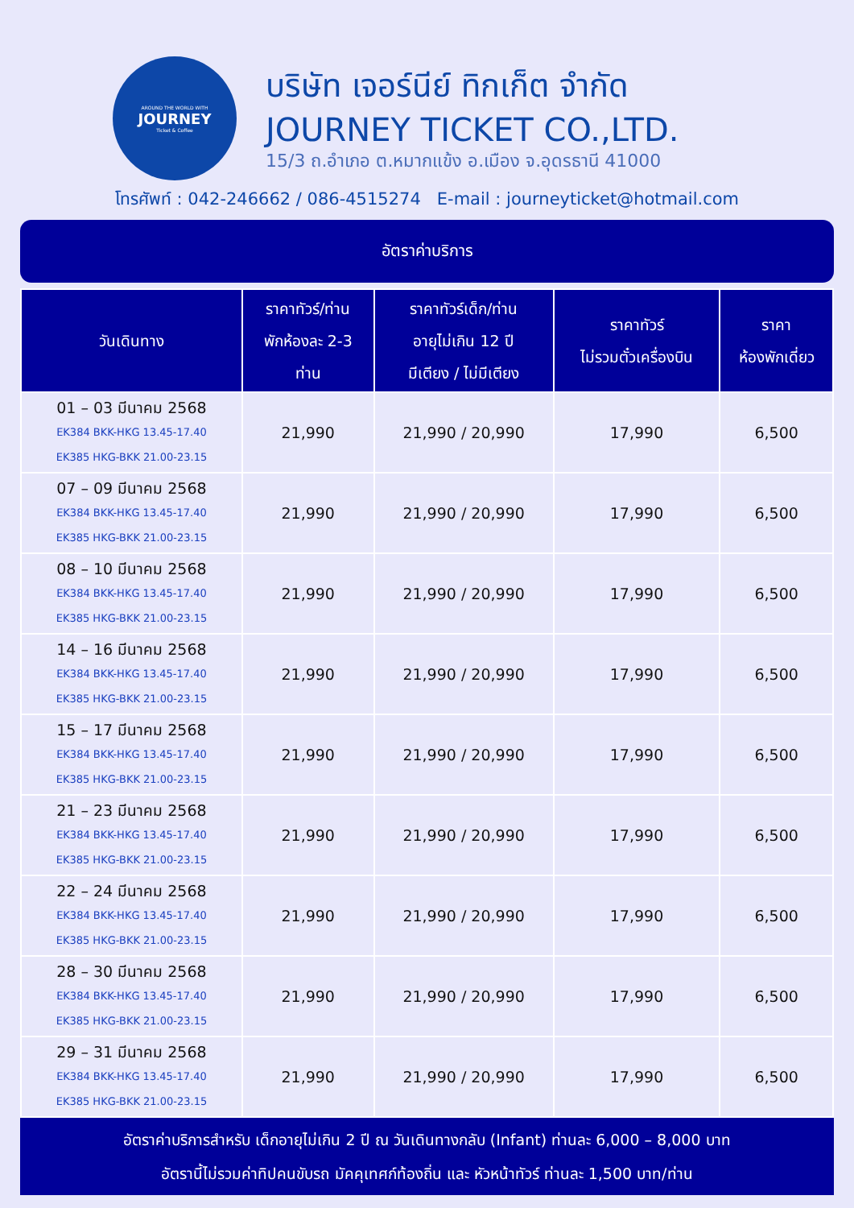AROUND THE WORLD WITH
JOURNEY
Ticket & Coffee
บริษัท เจอร์นีย์ ทิกเก็ต จำกัด
JOURNEY TICKET CO.,LTD.
15/3 ถ.อำเภอ ต.หมากแข้ง อ.เมือง จ.อุดรธานี 41000
โทรศัพท์ : 042-246662 / 086-4515274 E-mail : journeyticket@hotmail.com
อัตราค่าบริการ
| วันเดินทาง | ราคาทัวร์/ท่าน พักห้องละ 2-3 ท่าน | ราคาทัวร์เด็ก/ท่าน อายุไม่เกิน 12 ปี มีเตียง / ไม่มีเตียง | ราคาทัวร์ ไม่รวมตั๋วเครื่องบิน | ราคา ห้องพักเดี่ยว |
| --- | --- | --- | --- | --- |
| 01 – 03 มีนาคม 2568 EK384 BKK-HKG 13.45-17.40 EK385 HKG-BKK 21.00-23.15 | 21,990 | 21,990 / 20,990 | 17,990 | 6,500 |
| 07 – 09 มีนาคม 2568 EK384 BKK-HKG 13.45-17.40 EK385 HKG-BKK 21.00-23.15 | 21,990 | 21,990 / 20,990 | 17,990 | 6,500 |
| 08 – 10 มีนาคม 2568 EK384 BKK-HKG 13.45-17.40 EK385 HKG-BKK 21.00-23.15 | 21,990 | 21,990 / 20,990 | 17,990 | 6,500 |
| 14 – 16 มีนาคม 2568 EK384 BKK-HKG 13.45-17.40 EK385 HKG-BKK 21.00-23.15 | 21,990 | 21,990 / 20,990 | 17,990 | 6,500 |
| 15 – 17 มีนาคม 2568 EK384 BKK-HKG 13.45-17.40 EK385 HKG-BKK 21.00-23.15 | 21,990 | 21,990 / 20,990 | 17,990 | 6,500 |
| 21 – 23 มีนาคม 2568 EK384 BKK-HKG 13.45-17.40 EK385 HKG-BKK 21.00-23.15 | 21,990 | 21,990 / 20,990 | 17,990 | 6,500 |
| 22 – 24 มีนาคม 2568 EK384 BKK-HKG 13.45-17.40 EK385 HKG-BKK 21.00-23.15 | 21,990 | 21,990 / 20,990 | 17,990 | 6,500 |
| 28 – 30 มีนาคม 2568 EK384 BKK-HKG 13.45-17.40 EK385 HKG-BKK 21.00-23.15 | 21,990 | 21,990 / 20,990 | 17,990 | 6,500 |
| 29 – 31 มีนาคม 2568 EK384 BKK-HKG 13.45-17.40 EK385 HKG-BKK 21.00-23.15 | 21,990 | 21,990 / 20,990 | 17,990 | 6,500 |
อัตราค่าบริการสำหรับ เด็กอายุไม่เกิน 2 ปี ณ วันเดินทางกลับ (Infant) ท่านละ 6,000 – 8,000 บาท
อัตรานี้ไม่รวมค่าทิปคนขับรถ มัคคุเทศก์ท้องถิ่น และ หัวหน้าทัวร์ ท่านละ 1,500 บาท/ท่าน